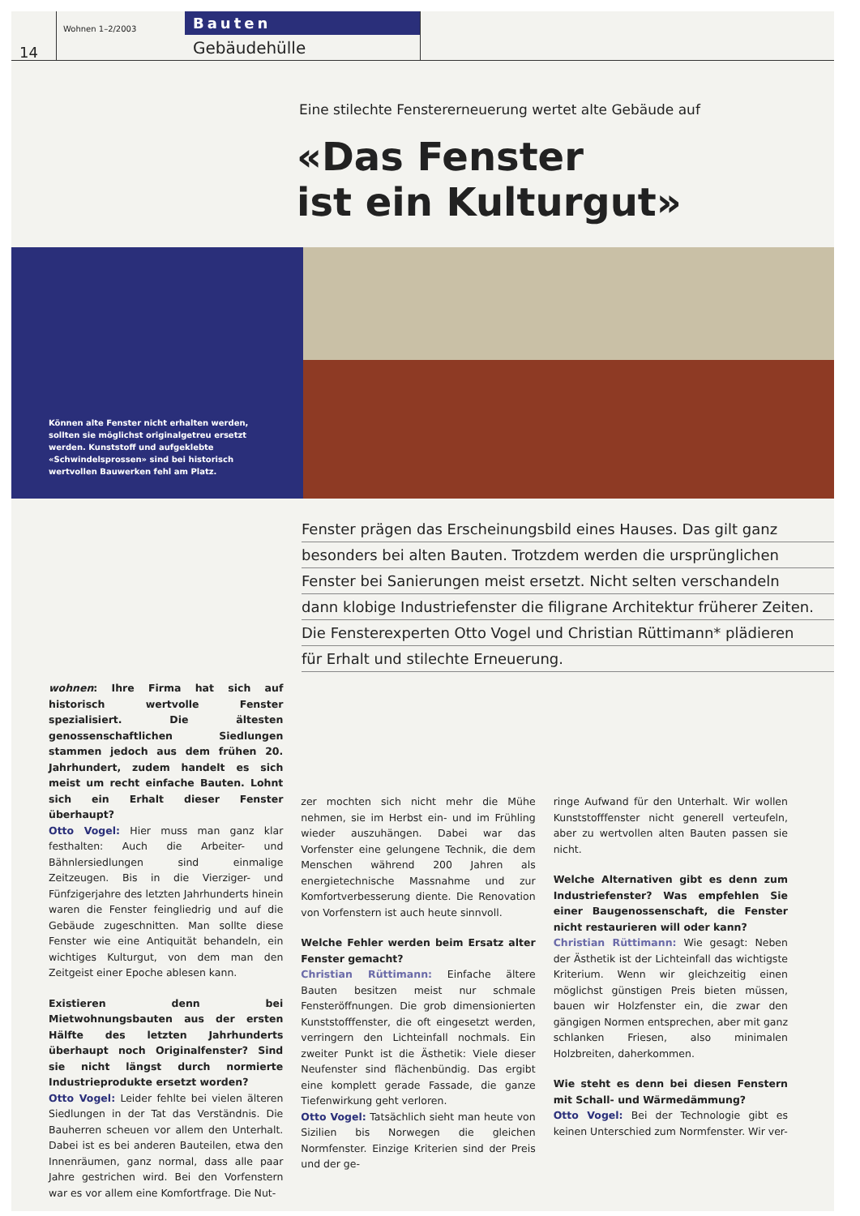14
Wohnen 1–2/2003
Bauten
Gebäudehülle
Eine stilechte Fenstererneuerung wertet alte Gebäude auf
«Das Fenster
ist ein Kulturgut»
Können alte Fenster nicht erhalten werden, sollten sie möglichst originalgetreu ersetzt werden. Kunststoff und aufgeklebte «Schwindelsprossen» sind bei historisch wertvollen Bauwerken fehl am Platz.
Fenster prägen das Erscheinungsbild eines Hauses. Das gilt ganz
besonders bei alten Bauten. Trotzdem werden die ursprünglichen
Fenster bei Sanierungen meist ersetzt. Nicht selten verschandeln
dann klobige Industriefenster die filigrane Architektur früherer Zeiten.
Die Fensterexperten Otto Vogel und Christian Rüttimann* plädieren
für Erhalt und stilechte Erneuerung.
wohnen: Ihre Firma hat sich auf historisch wertvolle Fenster spezialisiert. Die ältesten genossenschaftlichen Siedlungen stammen jedoch aus dem frühen 20. Jahrhundert, zudem handelt es sich meist um recht einfache Bauten. Lohnt sich ein Erhalt dieser Fenster überhaupt?
Otto Vogel: Hier muss man ganz klar festhalten: Auch die Arbeiter- und Bähnlersiedlungen sind einmalige Zeitzeugen. Bis in die Vierziger- und Fünfzigerjahre des letzten Jahrhunderts hinein waren die Fenster feingliedrig und auf die Gebäude zugeschnitten. Man sollte diese Fenster wie eine Antiquität behandeln, ein wichtiges Kulturgut, von dem man den Zeitgeist einer Epoche ablesen kann.
Existieren denn bei Mietwohnungsbauten aus der ersten Hälfte des letzten Jahrhunderts überhaupt noch Originalfenster? Sind sie nicht längst durch normierte Industrieprodukte ersetzt worden?
Otto Vogel: Leider fehlte bei vielen älteren Siedlungen in der Tat das Verständnis. Die Bauherren scheuen vor allem den Unterhalt. Dabei ist es bei anderen Bauteilen, etwa den Innenräumen, ganz normal, dass alle paar Jahre gestrichen wird. Bei den Vorfenstern war es vor allem eine Komfortfrage. Die Nut-
zer mochten sich nicht mehr die Mühe nehmen, sie im Herbst ein- und im Frühling wieder auszuhängen. Dabei war das Vorfenster eine gelungene Technik, die dem Menschen während 200 Jahren als energietechnische Massnahme und zur Komfortverbesserung diente. Die Renovation von Vorfenstern ist auch heute sinnvoll.
Welche Fehler werden beim Ersatz alter Fenster gemacht?
Christian Rüttimann: Einfache ältere Bauten besitzen meist nur schmale Fensteröffnungen. Die grob dimensionierten Kunststofffenster, die oft eingesetzt werden, verringern den Lichteinfall nochmals. Ein zweiter Punkt ist die Ästhetik: Viele dieser Neufenster sind flächenbündig. Das ergibt eine komplett gerade Fassade, die ganze Tiefenwirkung geht verloren.
Otto Vogel: Tatsächlich sieht man heute von Sizilien bis Norwegen die gleichen Normfenster. Einzige Kriterien sind der Preis und der ge-
ringe Aufwand für den Unterhalt. Wir wollen Kunststofffenster nicht generell verteufeln, aber zu wertvollen alten Bauten passen sie nicht.
Welche Alternativen gibt es denn zum Industriefenster? Was empfehlen Sie einer Baugenossenschaft, die Fenster nicht restaurieren will oder kann?
Christian Rüttimann: Wie gesagt: Neben der Ästhetik ist der Lichteinfall das wichtigste Kriterium. Wenn wir gleichzeitig einen möglichst günstigen Preis bieten müssen, bauen wir Holzfenster ein, die zwar den gängigen Normen entsprechen, aber mit ganz schlanken Friesen, also minimalen Holzbreiten, daherkommen.
Wie steht es denn bei diesen Fenstern mit Schall- und Wärmedämmung?
Otto Vogel: Bei der Technologie gibt es keinen Unterschied zum Normfenster. Wir ver-